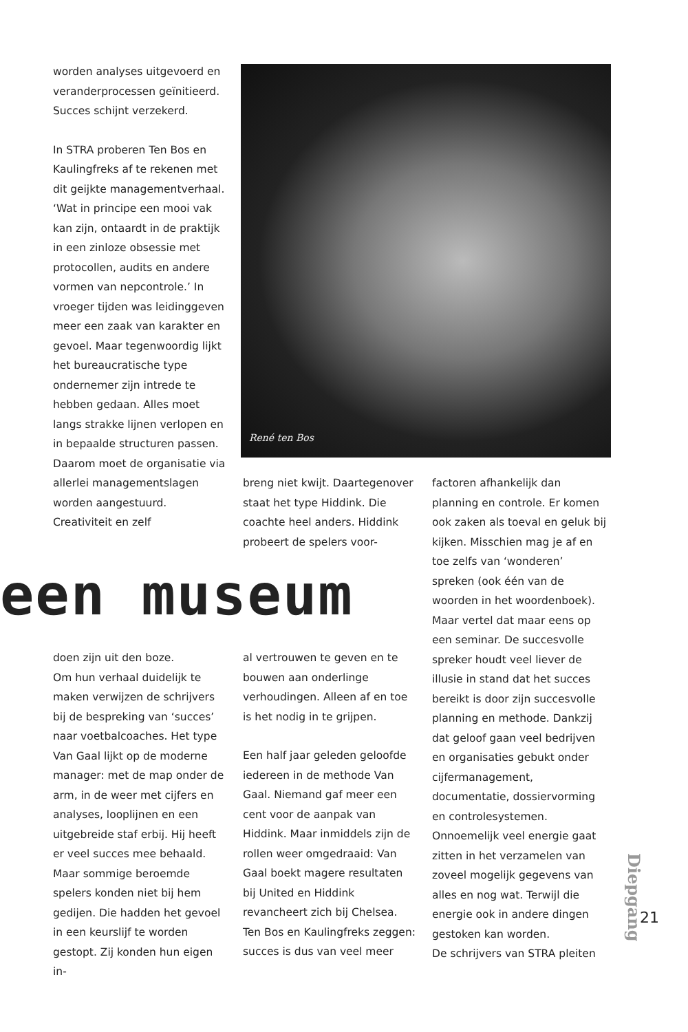worden analyses uitgevoerd en veranderprocessen geïnitieerd. Succes schijnt verzekerd.
In STRA proberen Ten Bos en Kaulingfreks af te rekenen met dit geijkte managementverhaal. ‘Wat in principe een mooi vak kan zijn, ontaardt in de praktijk in een zinloze obsessie met protocollen, audits en andere vormen van nepcontrole.’ In vroeger tijden was leidinggeven meer een zaak van karakter en gevoel. Maar tegenwoordig lijkt het bureaucratische type ondernemer zijn intrede te hebben gedaan. Alles moet langs strakke lijnen verlopen en in bepaalde structuren passen. Daarom moet de organisatie via allerlei managementslagen worden aangestuurd. Creativiteit en zelf
René ten Bos
breng niet kwijt. Daartegenover staat het type Hiddink. Die coachte heel anders. Hiddink probeert de spelers voor-
een museum
doen zijn uit den boze.
Om hun verhaal duidelijk te maken verwijzen de schrijvers bij de bespreking van ‘succes’ naar voetbalcoaches. Het type Van Gaal lijkt op de moderne manager: met de map onder de arm, in de weer met cijfers en analyses, looplijnen en een uitgebreide staf erbij. Hij heeft er veel succes mee behaald. Maar sommige beroemde spelers konden niet bij hem gedijen. Die hadden het gevoel in een keurslijf te worden gestopt. Zij konden hun eigen in-
al vertrouwen te geven en te bouwen aan onderlinge verhoudingen. Alleen af en toe is het nodig in te grijpen.
Een half jaar geleden geloofde iedereen in de methode Van Gaal. Niemand gaf meer een cent voor de aanpak van Hiddink. Maar inmiddels zijn de rollen weer omgedraaid: Van Gaal boekt magere resultaten bij United en Hiddink revancheert zich bij Chelsea. Ten Bos en Kaulingfreks zeggen: succes is dus van veel meer
factoren afhankelijk dan planning en controle. Er komen ook zaken als toeval en geluk bij kijken. Misschien mag je af en toe zelfs van ‘wonderen’ spreken (ook één van de woorden in het woordenboek). Maar vertel dat maar eens op een seminar. De succesvolle spreker houdt veel liever de illusie in stand dat het succes bereikt is door zijn succesvolle planning en methode. Dankzij dat geloof gaan veel bedrijven en organisaties gebukt onder cijfermanagement, documentatie, dossiervorming en controlesystemen. Onnoemelijk veel energie gaat zitten in het verzamelen van zoveel mogelijk gegevens van alles en nog wat. Terwijl die energie ook in andere dingen gestoken kan worden.
De schrijvers van STRA pleiten
Diepgang
21